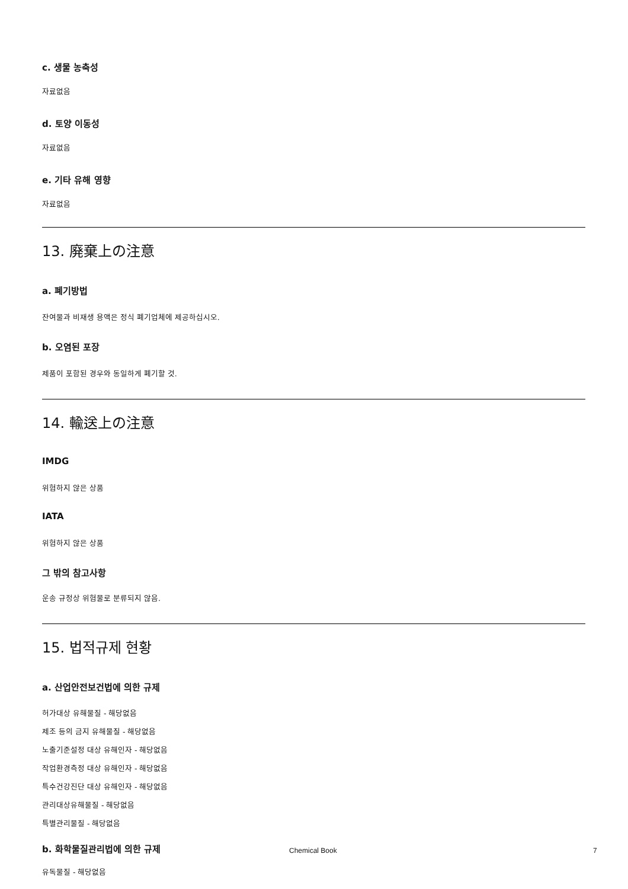c. 생물 농축성
자료없음
d. 토양 이동성
자료없음
e. 기타 유해 영향
자료없음
13. 廃棄上の注意
a. 폐기방법
잔여물과 비재생 용액은 정식 폐기업체에 제공하십시오.
b. 오염된 포장
제품이 포함된 경우와 동일하게 폐기할 것.
14. 輸送上の注意
IMDG
위험하지 않은 상품
IATA
위험하지 않은 상품
그 밖의 참고사항
운송 규정상 위험물로 분류되지 않음.
15. 법적규제 현황
a. 산업안전보건법에 의한 규제
허가대상 유해물질 - 해당없음
제조 등의 금지 유해물질 - 해당없음
노출기준설정 대상 유해인자 - 해당없음
작업환경측정 대상 유해인자 - 해당없음
특수건강진단 대상 유해인자 - 해당없음
관리대상유해물질 - 해당없음
특별관리물질 - 해당없음
b. 화학물질관리법에 의한 규제
유독물질 - 해당없음
Chemical Book 7